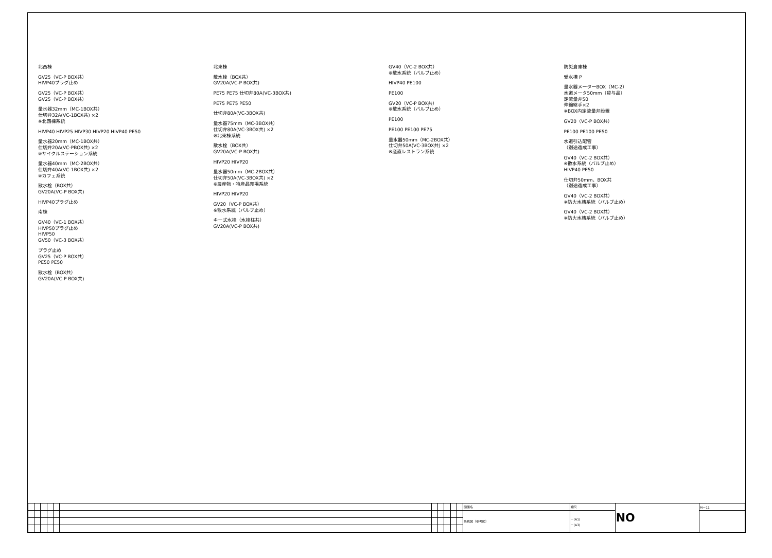北西棟
GV25（VC-P BOX共）
HIVP40プラグ止め
GV25（VC-P BOX共）
GV25（VC-P BOX共）
量水器32mm（MC-1BOX共）
仕切弁32A(VC-1BOX共) ×2
※北西棟系統
HIVP40 HIVP25 HIVP30 HIVP20 HIVP40 PE50
量水器20mm（MC-1BOX共）
仕切弁20A(VC-PBOX共) ×2
※サイクルステーション系統
量水器40mm（MC-2BOX共）
仕切弁40A(VC-1BOX共) ×2
※カフェ系統
散水栓（BOX共）
GV20A(VC-P BOX共)
HIVP40プラグ止め
南棟
GV40（VC-1 BOX共）
HIVP50プラグ止め
HIVP50
GV50（VC-3 BOX共）
プラグ止め
GV25（VC-P BOX共）
PE50 PE50
散水栓（BOX共）
GV20A(VC-P BOX共)
北東棟
散水栓（BOX共）
GV20A(VC-P BOX共)
PE75 PE75 仕切弁80A(VC-3BOX共)
PE75 PE75 PE50
仕切弁80A(VC-3BOX共)
量水器75mm（MC-3BOX共）
仕切弁80A(VC-3BOX共) ×2
※北東棟系統
散水栓（BOX共）
GV20A(VC-P BOX共)
HIVP20 HIVP20
量水器50mm（MC-2BOX共）
仕切弁50A(VC-3BOX共) ×2
※農産物・特産品売場系統
HIVP20 HIVP20
GV20（VC-P BOX共）
※散水系統（バルブ止め）
キー式水栓（水栓柱共）
GV20A(VC-P BOX共)
GV40（VC-2 BOX共）
※散水系統（バルブ止め）
HIVP40 PE100
PE100
GV20（VC-P BOX共）
※散水系統（バルブ止め）
PE100
PE100 PE100 PE75
量水器50mm（MC-2BOX共）
仕切弁50A(VC-3BOX共) ×2
※産直レストラン系統
防災倉庫棟
受水槽 P
量水器メーターBOX（MC-2）
水道メータ50mm（貸与品）
定流量弁50
伸縮継手×2
※BOX内定流量弁設置
GV20（VC-P BOX共）
PE100 PE100 PE50
水道引込配管
（別途造成工事）
GV40（VC-2 BOX共）
※散水系統（バルブ止め）
HIVP40 PE50
仕切弁50mm、BOX共
（別途造成工事）
GV40（VC-2 BOX共）
※防火水槽系統（バルブ止め）
GV40（VC-2 BOX共）
※防火水槽系統（バルブ止め）
| | | | | | | | | | | | 図面名 | 縮尺 | NO | M－11 |
| | | | | | | | | | | | 系統図（参考図） | －(A1) －(A3) | | |